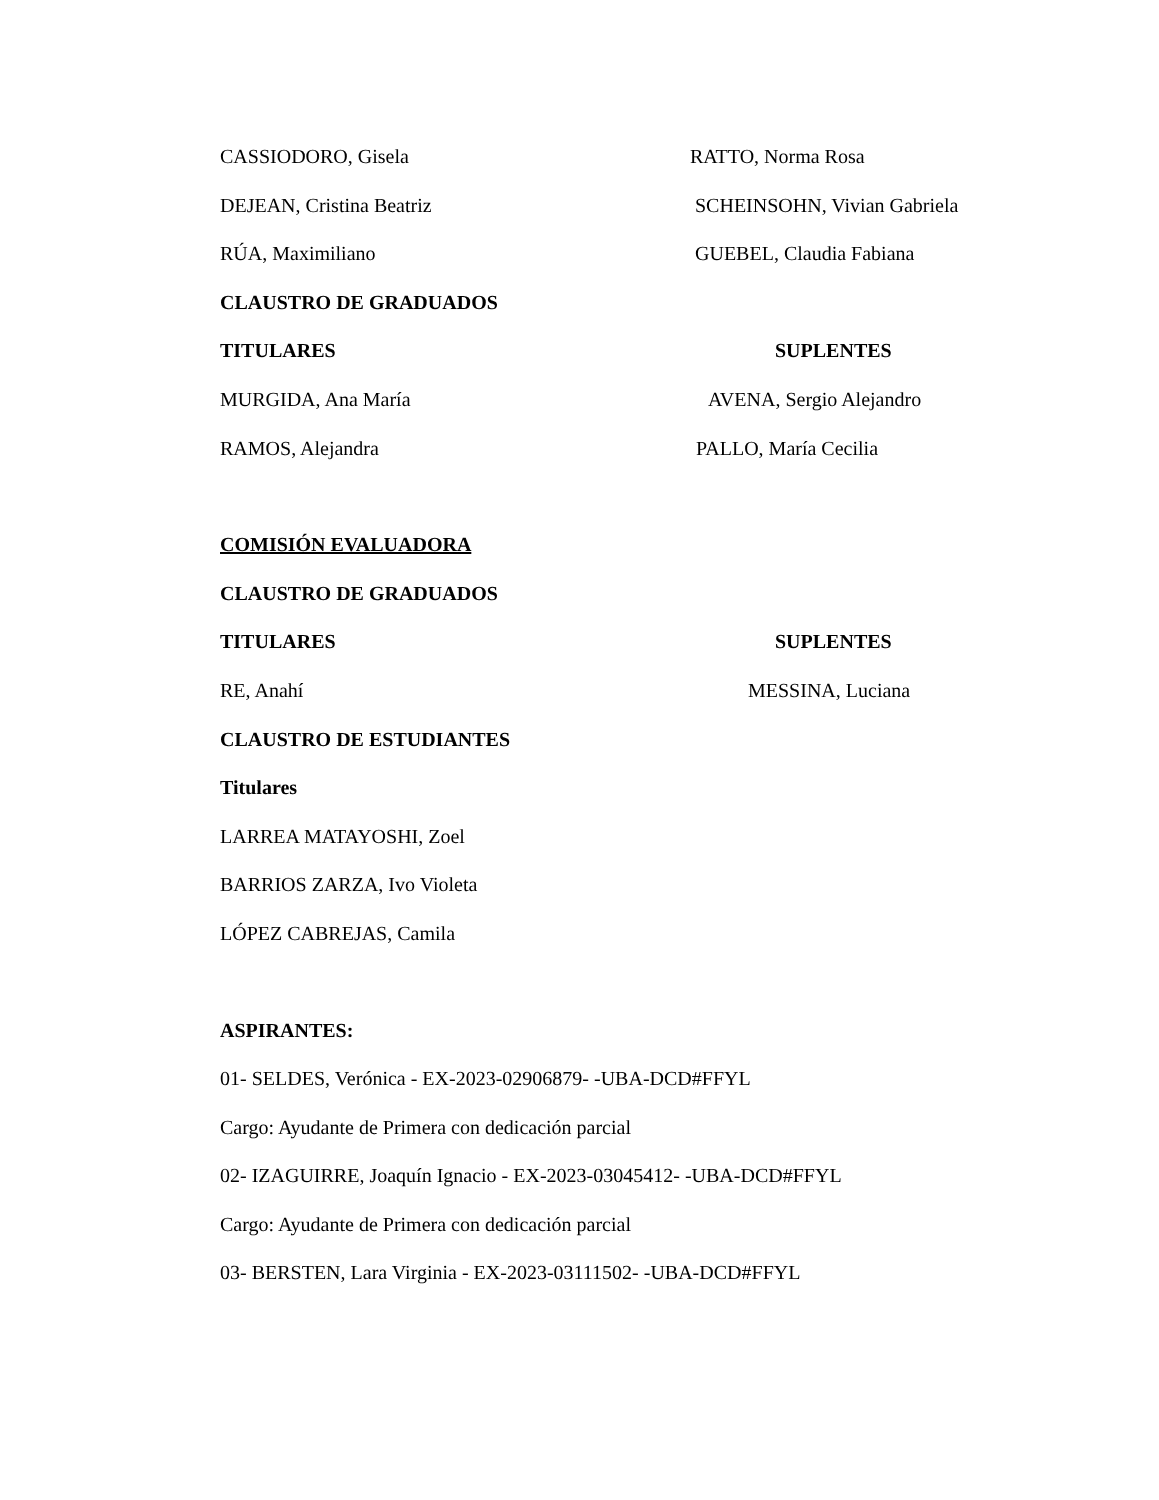CASSIODORO, Gisela RATTO, Norma Rosa
DEJEAN, Cristina Beatriz SCHEINSOHN, Vivian Gabriela
RÚA, Maximiliano GUEBEL, Claudia Fabiana
CLAUSTRO DE GRADUADOS
TITULARES SUPLENTES
MURGIDA, Ana María AVENA, Sergio Alejandro
RAMOS, Alejandra PALLO, María Cecilia
COMISIÓN EVALUADORA
CLAUSTRO DE GRADUADOS
TITULARES SUPLENTES
RE, Anahí MESSINA, Luciana
CLAUSTRO DE ESTUDIANTES
Titulares
LARREA MATAYOSHI, Zoel
BARRIOS ZARZA, Ivo Violeta
LÓPEZ CABREJAS, Camila
ASPIRANTES:
01- SELDES, Verónica - EX-2023-02906879- -UBA-DCD#FFYL
Cargo: Ayudante de Primera con dedicación parcial
02- IZAGUIRRE, Joaquín Ignacio - EX-2023-03045412- -UBA-DCD#FFYL
Cargo: Ayudante de Primera con dedicación parcial
03- BERSTEN, Lara Virginia - EX-2023-03111502- -UBA-DCD#FFYL